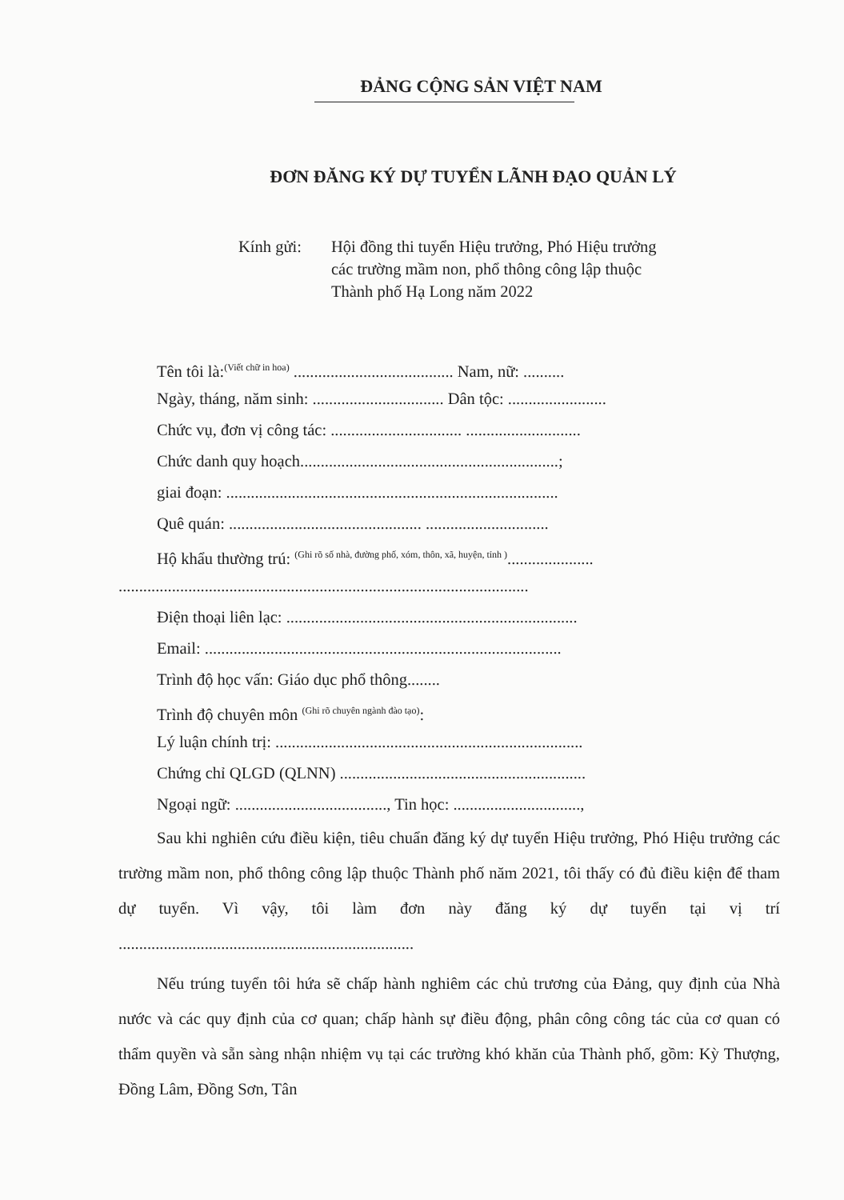ĐẢNG CỘNG SẢN VIỆT NAM
ĐƠN ĐĂNG KÝ DỰ TUYỂN LÃNH ĐẠO QUẢN LÝ
Kính gửi: Hội đồng thi tuyển Hiệu trưởng, Phó Hiệu trưởng
các trường mầm non, phổ thông công lập thuộc
Thành phố Hạ Long năm 2022
Tên tôi là:<sup>(Viết chữ in hoa)</sup> ....................................... Nam, nữ: ..........
Ngày, tháng, năm sinh: ................................ Dân tộc: ........................
Chức vụ, đơn vị công tác: ................................ ............................
Chức danh quy hoạch...............................................................;
giai đoạn: .................................................................................
Quê quán: ............................................... ..............................
Hộ khẩu thường trú: <sup>(Ghi rõ số nhà, đường phố, xóm, thôn, xã, huyện, tỉnh )</sup>.....................
....................................................................................................
Điện thoại liên lạc: .......................................................................
Email: .......................................................................................
Trình độ học vấn: Giáo dục phổ thông........
Trình độ chuyên môn <sup>(Ghi rõ chuyên ngành đào tạo)</sup>:
Lý luận chính trị: ...........................................................................
Chứng chỉ QLGD (QLNN) ............................................................
Ngoại ngữ: ....................................., Tin học: ...............................,
Sau khi nghiên cứu điều kiện, tiêu chuẩn đăng ký dự tuyển Hiệu trưởng, Phó Hiệu trưởng các trường mầm non, phổ thông công lập thuộc Thành phố năm 2021, tôi thấy có đủ điều kiện để tham dự tuyển. Vì vậy, tôi làm đơn này đăng ký dự tuyển tại vị trí ........................................................................
Nếu trúng tuyển tôi hứa sẽ chấp hành nghiêm các chủ trương của Đảng, quy định của Nhà nước và các quy định của cơ quan; chấp hành sự điều động, phân công công tác của cơ quan có thẩm quyền và sẵn sàng nhận nhiệm vụ tại các trường khó khăn của Thành phố, gồm: Kỳ Thượng, Đồng Lâm, Đồng Sơn, Tân